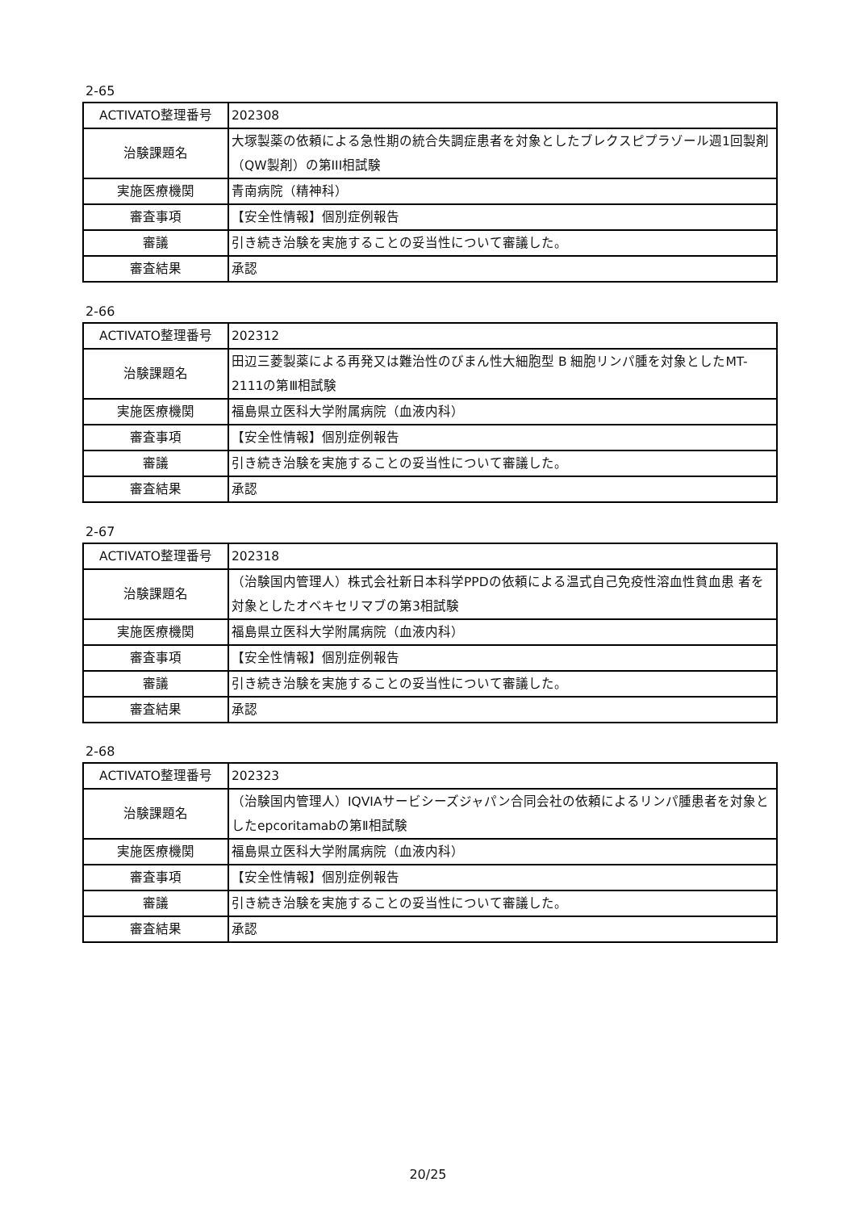2-65
| ACTIVATO整理番号 | 202308 |
| 治験課題名 | 大塚製薬の依頼による急性期の統合失調症患者を対象としたブレクスピプラゾール週1回製剤（QW製剤）の第III相試験 |
| 実施医療機関 | 青南病院（精神科） |
| 審査事項 | 【安全性情報】個別症例報告 |
| 審議 | 引き続き治験を実施することの妥当性について審議した。 |
| 審査結果 | 承認 |
2-66
| ACTIVATO整理番号 | 202312 |
| 治験課題名 | 田辺三菱製薬による再発又は難治性のびまん性大細胞型 B 細胞リンパ腫を対象としたMT-2111の第Ⅲ相試験 |
| 実施医療機関 | 福島県立医科大学附属病院（血液内科） |
| 審査事項 | 【安全性情報】個別症例報告 |
| 審議 | 引き続き治験を実施することの妥当性について審議した。 |
| 審査結果 | 承認 |
2-67
| ACTIVATO整理番号 | 202318 |
| 治験課題名 | （治験国内管理人）株式会社新日本科学PPDの依頼による温式自己免疫性溶血性貧血患 者を対象としたオベキセリマブの第3相試験 |
| 実施医療機関 | 福島県立医科大学附属病院（血液内科） |
| 審査事項 | 【安全性情報】個別症例報告 |
| 審議 | 引き続き治験を実施することの妥当性について審議した。 |
| 審査結果 | 承認 |
2-68
| ACTIVATO整理番号 | 202323 |
| 治験課題名 | （治験国内管理人）IQVIAサービシーズジャパン合同会社の依頼によるリンパ腫患者を対象としたepcoritamabの第Ⅱ相試験 |
| 実施医療機関 | 福島県立医科大学附属病院（血液内科） |
| 審査事項 | 【安全性情報】個別症例報告 |
| 審議 | 引き続き治験を実施することの妥当性について審議した。 |
| 審査結果 | 承認 |
20/25